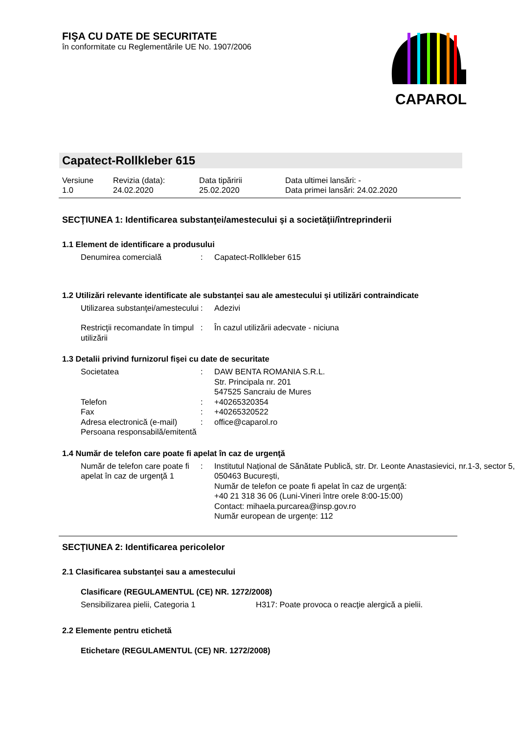FIŞA CU DATE DE SECURITATE
în conformitate cu Reglementările UE No. 1907/2006
CAPAROL
Capatect-Rollkleber 615
| Versiune 1.0 | Revizia (data): 24.02.2020 | Data tipăririi 25.02.2020 | Data ultimei lansări: - Data primei lansări: 24.02.2020 |
SECŢIUNEA 1: Identificarea substanţei/amestecului şi a societăţii/întreprinderii
1.1 Element de identificare a produsului
| Denumirea comercială | : | Capatect-Rollkleber 615 |
1.2 Utilizări relevante identificate ale substanței sau ale amestecului și utilizări contraindicate
| Utilizarea substanţei/amestecului | : | Adezivi |
| Restricţii recomandate în timpul utilizării | : | În cazul utilizării adecvate - niciuna |
1.3 Detalii privind furnizorul fişei cu date de securitate
| Societatea | : | DAW BENTA ROMANIA S.R.L. Str. Principala nr. 201 547525 Sancraiu de Mures |
| Telefon | : | +40265320354 |
| Fax | : | +40265320522 |
| Adresa electronică (e-mail) | : | office@caparol.ro |
| Persoana responsabilă/emitentă | | |
1.4 Număr de telefon care poate fi apelat în caz de urgenţă
| Număr de telefon care poate fi apelat în caz de urgenţă 1 | : | Institutul Național de Sănătate Publică, str. Dr. Leonte Anastasievici, nr.1-3, sector 5, 050463 București, Număr de telefon ce poate fi apelat în caz de urgență: +40 21 318 36 06 (Luni-Vineri între orele 8:00-15:00) Contact: mihaela.purcarea@insp.gov.ro Număr european de urgențe: 112 |
SECŢIUNEA 2: Identificarea pericolelor
2.1 Clasificarea substanţei sau a amestecului
Clasificare (REGULAMENTUL (CE) NR. 1272/2008)
| Sensibilizarea pielii, Categoria 1 | H317: Poate provoca o reacţie alergică a pielii. |
2.2 Elemente pentru etichetă
Etichetare (REGULAMENTUL (CE) NR. 1272/2008)